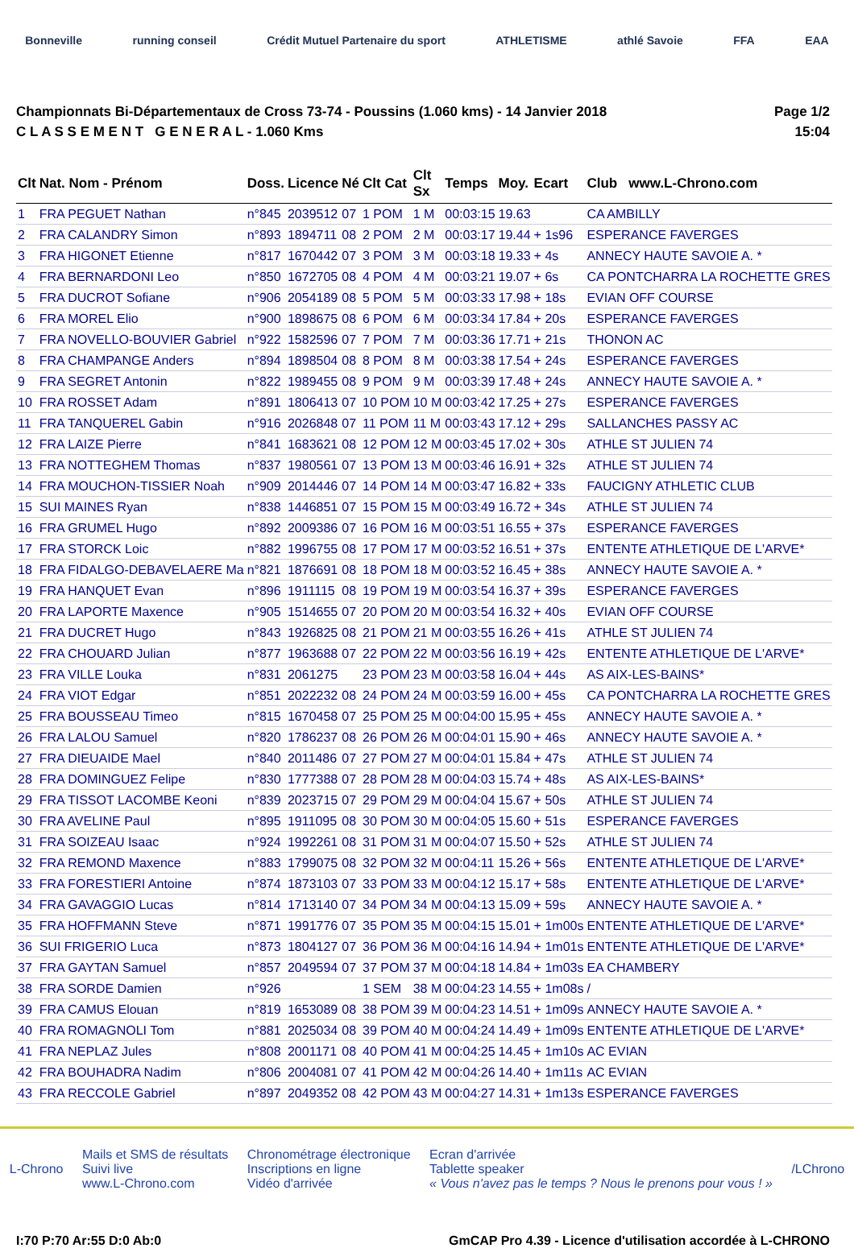Bonneville running conseil Crédit Mutuel Partenaire du sport ATHLETISME athlé Savoie FFA EAA
Championnats Bi-Départementaux de Cross 73-74 - Poussins (1.060 kms) - 14 Janvier 2018
C L A S S E M E N T G E N E R A L - 1.060 Kms
Page 1/2
15:04
| Clt | Nat. Nom - Prénom | Doss. | Licence | Né | Clt Cat | Clt Sx | Temps | Moy. | Ecart | Club www.L-Chrono.com |
| --- | --- | --- | --- | --- | --- | --- | --- | --- | --- | --- |
| 1 | FRA PEGUET Nathan | n°845 | 2039512 | 07 | 1 POM | 1 M | 00:03:15 | 19.63 | | CA AMBILLY |
| 2 | FRA CALANDRY Simon | n°893 | 1894711 | 08 | 2 POM | 2 M | 00:03:17 | 19.44 | + 1s96 | ESPERANCE FAVERGES |
| 3 | FRA HIGONET Etienne | n°817 | 1670442 | 07 | 3 POM | 3 M | 00:03:18 | 19.33 | + 4s | ANNECY HAUTE SAVOIE A. * |
| 4 | FRA BERNARDONI Leo | n°850 | 1672705 | 08 | 4 POM | 4 M | 00:03:21 | 19.07 | + 6s | CA PONTCHARRA LA ROCHETTE GRES |
| 5 | FRA DUCROT Sofiane | n°906 | 2054189 | 08 | 5 POM | 5 M | 00:03:33 | 17.98 | + 18s | EVIAN OFF COURSE |
| 6 | FRA MOREL Elio | n°900 | 1898675 | 08 | 6 POM | 6 M | 00:03:34 | 17.84 | + 20s | ESPERANCE FAVERGES |
| 7 | FRA NOVELLO-BOUVIER Gabriel | n°922 | 1582596 | 07 | 7 POM | 7 M | 00:03:36 | 17.71 | + 21s | THONON AC |
| 8 | FRA CHAMPANGE Anders | n°894 | 1898504 | 08 | 8 POM | 8 M | 00:03:38 | 17.54 | + 24s | ESPERANCE FAVERGES |
| 9 | FRA SEGRET Antonin | n°822 | 1989455 | 08 | 9 POM | 9 M | 00:03:39 | 17.48 | + 24s | ANNECY HAUTE SAVOIE A. * |
| 10 | FRA ROSSET Adam | n°891 | 1806413 | 07 | 10 POM | 10 M | 00:03:42 | 17.25 | + 27s | ESPERANCE FAVERGES |
| 11 | FRA TANQUEREL Gabin | n°916 | 2026848 | 07 | 11 POM | 11 M | 00:03:43 | 17.12 | + 29s | SALLANCHES PASSY AC |
| 12 | FRA LAIZE Pierre | n°841 | 1683621 | 08 | 12 POM | 12 M | 00:03:45 | 17.02 | + 30s | ATHLE ST JULIEN 74 |
| 13 | FRA NOTTEGHEM Thomas | n°837 | 1980561 | 07 | 13 POM | 13 M | 00:03:46 | 16.91 | + 32s | ATHLE ST JULIEN 74 |
| 14 | FRA MOUCHON-TISSIER Noah | n°909 | 2014446 | 07 | 14 POM | 14 M | 00:03:47 | 16.82 | + 33s | FAUCIGNY ATHLETIC CLUB |
| 15 | SUI MAINES Ryan | n°838 | 1446851 | 07 | 15 POM | 15 M | 00:03:49 | 16.72 | + 34s | ATHLE ST JULIEN 74 |
| 16 | FRA GRUMEL Hugo | n°892 | 2009386 | 07 | 16 POM | 16 M | 00:03:51 | 16.55 | + 37s | ESPERANCE FAVERGES |
| 17 | FRA STORCK Loic | n°882 | 1996755 | 08 | 17 POM | 17 M | 00:03:52 | 16.51 | + 37s | ENTENTE ATHLETIQUE DE L'ARVE* |
| 18 | FRA FIDALGO-DEBAVELAERE Ma | n°821 | 1876691 | 08 | 18 POM | 18 M | 00:03:52 | 16.45 | + 38s | ANNECY HAUTE SAVOIE A. * |
| 19 | FRA HANQUET Evan | n°896 | 1911115 | 08 | 19 POM | 19 M | 00:03:54 | 16.37 | + 39s | ESPERANCE FAVERGES |
| 20 | FRA LAPORTE Maxence | n°905 | 1514655 | 07 | 20 POM | 20 M | 00:03:54 | 16.32 | + 40s | EVIAN OFF COURSE |
| 21 | FRA DUCRET Hugo | n°843 | 1926825 | 08 | 21 POM | 21 M | 00:03:55 | 16.26 | + 41s | ATHLE ST JULIEN 74 |
| 22 | FRA CHOUARD Julian | n°877 | 1963688 | 07 | 22 POM | 22 M | 00:03:56 | 16.19 | + 42s | ENTENTE ATHLETIQUE DE L'ARVE* |
| 23 | FRA VILLE Louka | n°831 | 2061275 | | 23 POM | 23 M | 00:03:58 | 16.04 | + 44s | AS AIX-LES-BAINS* |
| 24 | FRA VIOT Edgar | n°851 | 2022232 | 08 | 24 POM | 24 M | 00:03:59 | 16.00 | + 45s | CA PONTCHARRA LA ROCHETTE GRES |
| 25 | FRA BOUSSEAU Timeo | n°815 | 1670458 | 07 | 25 POM | 25 M | 00:04:00 | 15.95 | + 45s | ANNECY HAUTE SAVOIE A. * |
| 26 | FRA LALOU Samuel | n°820 | 1786237 | 08 | 26 POM | 26 M | 00:04:01 | 15.90 | + 46s | ANNECY HAUTE SAVOIE A. * |
| 27 | FRA DIEUAIDE Mael | n°840 | 2011486 | 07 | 27 POM | 27 M | 00:04:01 | 15.84 | + 47s | ATHLE ST JULIEN 74 |
| 28 | FRA DOMINGUEZ Felipe | n°830 | 1777388 | 07 | 28 POM | 28 M | 00:04:03 | 15.74 | + 48s | AS AIX-LES-BAINS* |
| 29 | FRA TISSOT LACOMBE Keoni | n°839 | 2023715 | 07 | 29 POM | 29 M | 00:04:04 | 15.67 | + 50s | ATHLE ST JULIEN 74 |
| 30 | FRA AVELINE Paul | n°895 | 1911095 | 08 | 30 POM | 30 M | 00:04:05 | 15.60 | + 51s | ESPERANCE FAVERGES |
| 31 | FRA SOIZEAU Isaac | n°924 | 1992261 | 08 | 31 POM | 31 M | 00:04:07 | 15.50 | + 52s | ATHLE ST JULIEN 74 |
| 32 | FRA REMOND Maxence | n°883 | 1799075 | 08 | 32 POM | 32 M | 00:04:11 | 15.26 | + 56s | ENTENTE ATHLETIQUE DE L'ARVE* |
| 33 | FRA FORESTIERI Antoine | n°874 | 1873103 | 07 | 33 POM | 33 M | 00:04:12 | 15.17 | + 58s | ENTENTE ATHLETIQUE DE L'ARVE* |
| 34 | FRA GAVAGGIO Lucas | n°814 | 1713140 | 07 | 34 POM | 34 M | 00:04:13 | 15.09 | + 59s | ANNECY HAUTE SAVOIE A. * |
| 35 | FRA HOFFMANN Steve | n°871 | 1991776 | 07 | 35 POM | 35 M | 00:04:15 | 15.01 | + 1m00s | ENTENTE ATHLETIQUE DE L'ARVE* |
| 36 | SUI FRIGERIO Luca | n°873 | 1804127 | 07 | 36 POM | 36 M | 00:04:16 | 14.94 | + 1m01s | ENTENTE ATHLETIQUE DE L'ARVE* |
| 37 | FRA GAYTAN Samuel | n°857 | 2049594 | 07 | 37 POM | 37 M | 00:04:18 | 14.84 | + 1m03s | EA CHAMBERY |
| 38 | FRA SORDE Damien | n°926 | | | 1 SEM | 38 M | 00:04:23 | 14.55 | + 1m08s | / |
| 39 | FRA CAMUS Elouan | n°819 | 1653089 | 08 | 38 POM | 39 M | 00:04:23 | 14.51 | + 1m09s | ANNECY HAUTE SAVOIE A. * |
| 40 | FRA ROMAGNOLI Tom | n°881 | 2025034 | 08 | 39 POM | 40 M | 00:04:24 | 14.49 | + 1m09s | ENTENTE ATHLETIQUE DE L'ARVE* |
| 41 | FRA NEPLAZ Jules | n°808 | 2001171 | 08 | 40 POM | 41 M | 00:04:25 | 14.45 | + 1m10s | AC EVIAN |
| 42 | FRA BOUHADRA Nadim | n°806 | 2004081 | 07 | 41 POM | 42 M | 00:04:26 | 14.40 | + 1m11s | AC EVIAN |
| 43 | FRA RECCOLE Gabriel | n°897 | 2049352 | 08 | 42 POM | 43 M | 00:04:27 | 14.31 | + 1m13s | ESPERANCE FAVERGES |
L-Chrono Mails et SMS de résultats
Suivi live
www.L-Chrono.com Chronométrage électronique
Inscriptions en ligne
Vidéo d'arrivée Ecran d'arrivée
Tablette speaker
« Vous n'avez pas le temps ? Nous le prenons pour vous ! » /LChrono
I:70 P:70 Ar:55 D:0 Ab:0 GmCAP Pro 4.39 - Licence d'utilisation accordée à L-CHRONO